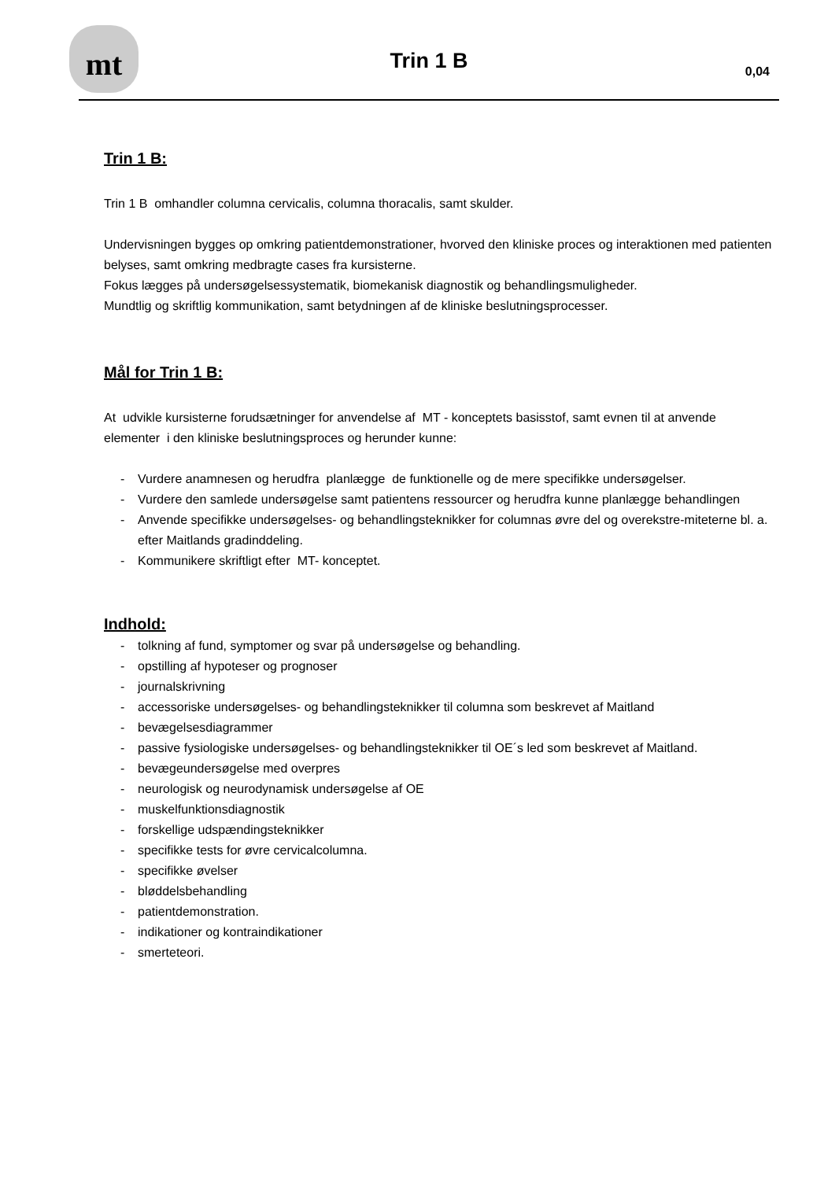mt Trin 1 B 0,04
Trin 1 B:
Trin 1 B omhandler columna cervicalis, columna thoracalis, samt skulder.
Undervisningen bygges op omkring patientdemonstrationer, hvorved den kliniske proces og interaktionen med patienten belyses, samt omkring medbragte cases fra kursisterne.
Fokus lægges på undersøgelsessystematik, biomekanisk diagnostik og behandlingsmuligheder.
Mundtlig og skriftlig kommunikation, samt betydningen af de kliniske beslutningsprocesser.
Mål for Trin 1 B:
At udvikle kursisterne forudsætninger for anvendelse af MT - konceptets basisstof, samt evnen til at anvende elementer i den kliniske beslutningsproces og herunder kunne:
- Vurdere anamnesen og herudfra planlægge de funktionelle og de mere specifikke undersøgelser.
- Vurdere den samlede undersøgelse samt patientens ressourcer og herudfra kunne planlægge behandlingen
- Anvende specifikke undersøgelses- og behandlingsteknikker for columnas øvre del og overekstre-miteterne bl. a. efter Maitlands gradinddeling.
- Kommunikere skriftligt efter MT- konceptet.
Indhold:
- tolkning af fund, symptomer og svar på undersøgelse og behandling.
- opstilling af hypoteser og prognoser
- journalskrivning
- accessoriske undersøgelses- og behandlingsteknikker til columna som beskrevet af Maitland
- bevægelsesdiagrammer
- passive fysiologiske undersøgelses- og behandlingsteknikker til OE´s led som beskrevet af Maitland.
- bevægeundersøgelse med overpres
- neurologisk og neurodynamisk undersøgelse af OE
- muskelfunktionsdiagnostik
- forskellige udspændingsteknikker
- specifikke tests for øvre cervicalcolumna.
- specifikke øvelser
- bløddelsbehandling
- patientdemonstration.
- indikationer og kontraindikationer
- smerteteori.